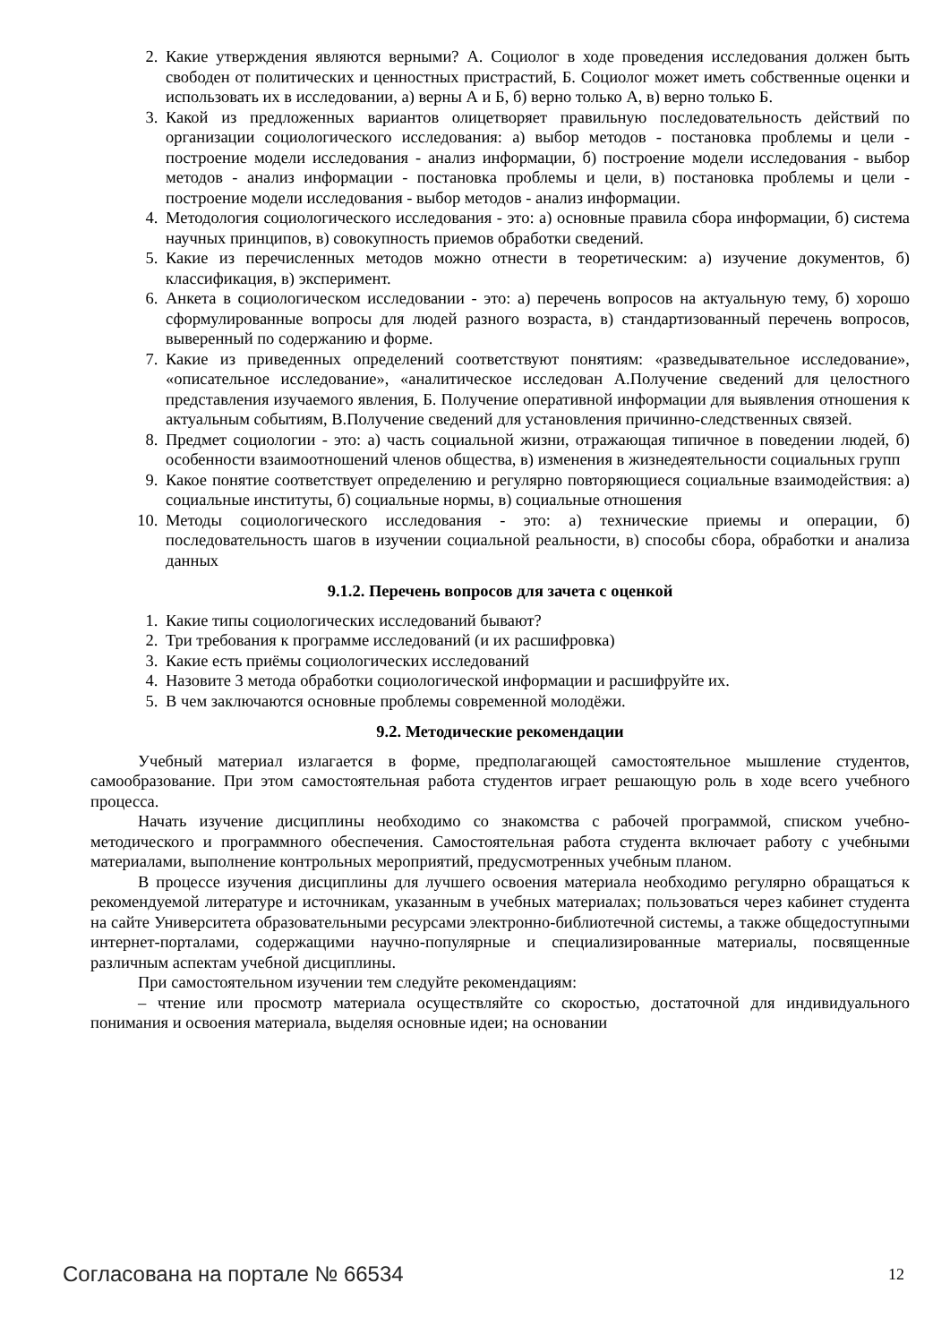2. Какие утверждения являются верными? А. Социолог в ходе проведения исследования должен быть свободен от политических и ценностных пристрастий, Б. Социолог может иметь собственные оценки и использовать их в исследовании, а) верны А и Б, б) верно только А, в) верно только Б.
3. Какой из предложенных вариантов олицетворяет правильную последовательность действий по организации социологического исследования: а) выбор методов - постановка проблемы и цели - построение модели исследования - анализ информации, б) построение модели исследования - выбор методов - анализ информации - постановка проблемы и цели, в) постановка проблемы и цели - построение модели исследования - выбор методов - анализ информации.
4. Методология социологического исследования - это: а) основные правила сбора информации, б) система научных принципов, в) совокупность приемов обработки сведений.
5. Какие из перечисленных методов можно отнести в теоретическим: а) изучение документов, б) классификация, в) эксперимент.
6. Анкета в социологическом исследовании - это: а) перечень вопросов на актуальную тему, б) хорошо сформулированные вопросы для людей разного возраста, в) стандартизованный перечень вопросов, выверенный по содержанию и форме.
7. Какие из приведенных определений соответствуют понятиям: «разведывательное исследование», «описательное исследование», «аналитическое исследован А.Получение сведений для целостного представления изучаемого явления, Б. Получение оперативной информации для выявления отношения к актуальным событиям, В.Получение сведений для установления причинно-следственных связей.
8. Предмет социологии - это: а) часть социальной жизни, отражающая типичное в поведении людей, б) особенности взаимоотношений членов общества, в) изменения в жизнедеятельности социальных групп
9. Какое понятие соответствует определению и регулярно повторяющиеся социальные взаимодействия: а) социальные институты, б) социальные нормы, в) социальные отношения
10. Методы социологического исследования - это: а) технические приемы и операции, б) последовательность шагов в изучении социальной реальности, в) способы сбора, обработки и анализа данных
9.1.2. Перечень вопросов для зачета с оценкой
1. Какие типы социологических исследований бывают?
2. Три требования к программе исследований (и их расшифровка)
3. Какие есть приёмы социологических исследований
4. Назовите 3 метода обработки социологической информации и расшифруйте их.
5. В чем заключаются основные проблемы современной молодёжи.
9.2. Методические рекомендации
Учебный материал излагается в форме, предполагающей самостоятельное мышление студентов, самообразование. При этом самостоятельная работа студентов играет решающую роль в ходе всего учебного процесса.
Начать изучение дисциплины необходимо со знакомства с рабочей программой, списком учебно-методического и программного обеспечения. Самостоятельная работа студента включает работу с учебными материалами, выполнение контрольных мероприятий, предусмотренных учебным планом.
В процессе изучения дисциплины для лучшего освоения материала необходимо регулярно обращаться к рекомендуемой литературе и источникам, указанным в учебных материалах; пользоваться через кабинет студента на сайте Университета образовательными ресурсами электронно-библиотечной системы, а также общедоступными интернет-порталами, содержащими научно-популярные и специализированные материалы, посвященные различным аспектам учебной дисциплины.
При самостоятельном изучении тем следуйте рекомендациям:
– чтение или просмотр материала осуществляйте со скоростью, достаточной для индивидуального понимания и освоения материала, выделяя основные идеи; на основании
Согласована на портале № 66534 12